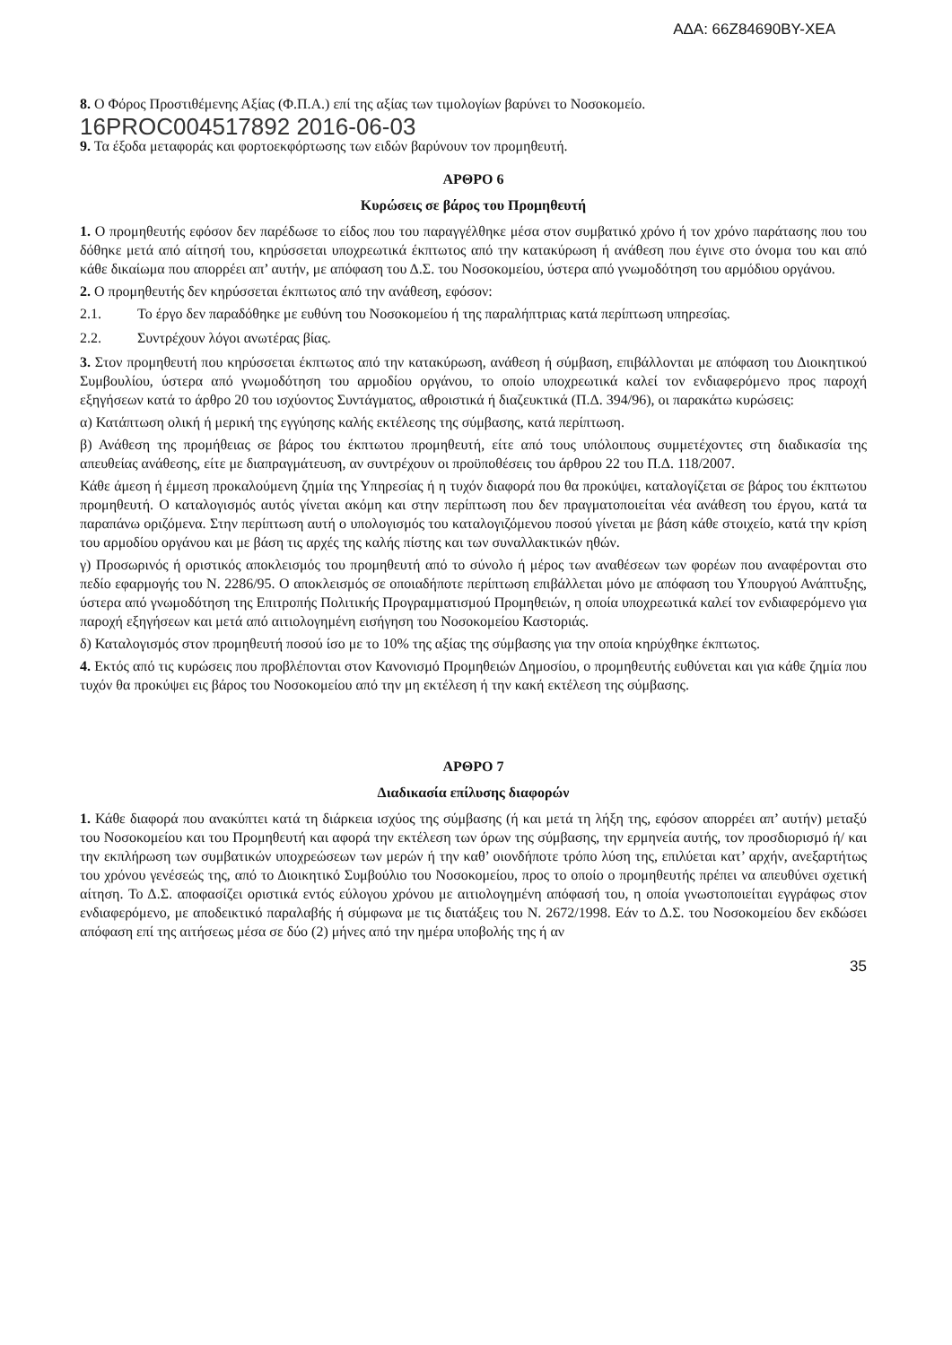ΑΔΑ: 66Ζ84690ΒΥ-ΧΕΑ
8. Ο Φόρος Προστιθέμενης Αξίας (Φ.Π.Α.) επί της αξίας των τιμολογίων βαρύνει το Νοσοκομείο.
16PROC004517892 2016-06-03
9. Τα έξοδα μεταφοράς και φορτοεκφόρτωσης των ειδών βαρύνουν τον προμηθευτή.
ΑΡΘΡΟ 6
Κυρώσεις σε βάρος του Προμηθευτή
1. Ο προμηθευτής εφόσον δεν παρέδωσε το είδος που του παραγγέλθηκε μέσα στον συμβατικό χρόνο ή τον χρόνο παράτασης που του δόθηκε μετά από αίτησή του, κηρύσσεται υποχρεωτικά έκπτωτος από την κατακύρωση ή ανάθεση που έγινε στο όνομα του και από κάθε δικαίωμα που απορρέει απ’ αυτήν, με απόφαση του Δ.Σ. του Νοσοκομείου, ύστερα από γνωμοδότηση του αρμόδιου οργάνου.
2. Ο προμηθευτής δεν κηρύσσεται έκπτωτος από την ανάθεση, εφόσον:
2.1. Το έργο δεν παραδόθηκε με ευθύνη του Νοσοκομείου ή της παραλήπτριας κατά περίπτωση υπηρεσίας.
2.2. Συντρέχουν λόγοι ανωτέρας βίας.
3. Στον προμηθευτή που κηρύσσεται έκπτωτος από την κατακύρωση, ανάθεση ή σύμβαση, επιβάλλονται με απόφαση του Διοικητικού Συμβουλίου, ύστερα από γνωμοδότηση του αρμοδίου οργάνου, το οποίο υποχρεωτικά καλεί τον ενδιαφερόμενο προς παροχή εξηγήσεων κατά το άρθρο 20 του ισχύοντος Συντάγματος, αθροιστικά ή διαζευκτικά (Π.Δ. 394/96), οι παρακάτω κυρώσεις:
α) Κατάπτωση ολική ή μερική της εγγύησης καλής εκτέλεσης της σύμβασης, κατά περίπτωση.
β) Ανάθεση της προμήθειας σε βάρος του έκπτωτου προμηθευτή, είτε από τους υπόλοιπους συμμετέχοντες στη διαδικασία της απευθείας ανάθεσης, είτε με διαπραγμάτευση, αν συντρέχουν οι προϋποθέσεις του άρθρου 22 του Π.Δ. 118/2007.
Κάθε άμεση ή έμμεση προκαλούμενη ζημία της Υπηρεσίας ή η τυχόν διαφορά που θα προκύψει, καταλογίζεται σε βάρος του έκπτωτου προμηθευτή. Ο καταλογισμός αυτός γίνεται ακόμη και στην περίπτωση που δεν πραγματοποιείται νέα ανάθεση του έργου, κατά τα παραπάνω οριζόμενα. Στην περίπτωση αυτή ο υπολογισμός του καταλογιζόμενου ποσού γίνεται με βάση κάθε στοιχείο, κατά την κρίση του αρμοδίου οργάνου και με βάση τις αρχές της καλής πίστης και των συναλλακτικών ηθών.
γ) Προσωρινός ή οριστικός αποκλεισμός του προμηθευτή από το σύνολο ή μέρος των αναθέσεων των φορέων που αναφέρονται στο πεδίο εφαρμογής του Ν. 2286/95. Ο αποκλεισμός σε οποιαδήποτε περίπτωση επιβάλλεται μόνο με απόφαση του Υπουργού Ανάπτυξης, ύστερα από γνωμοδότηση της Επιτροπής Πολιτικής Προγραμματισμού Προμηθειών, η οποία υποχρεωτικά καλεί τον ενδιαφερόμενο για παροχή εξηγήσεων και μετά από αιτιολογημένη εισήγηση του Νοσοκομείου Καστοριάς.
δ) Καταλογισμός στον προμηθευτή ποσού ίσο με το 10% της αξίας της σύμβασης για την οποία κηρύχθηκε έκπτωτος.
4. Εκτός από τις κυρώσεις που προβλέπονται στον Κανονισμό Προμηθειών Δημοσίου, ο προμηθευτής ευθύνεται και για κάθε ζημία που τυχόν θα προκύψει εις βάρος του Νοσοκομείου από την μη εκτέλεση ή την κακή εκτέλεση της σύμβασης.
ΑΡΘΡΟ 7
Διαδικασία επίλυσης διαφορών
1. Κάθε διαφορά που ανακύπτει κατά τη διάρκεια ισχύος της σύμβασης (ή και μετά τη λήξη της, εφόσον απορρέει απ’ αυτήν) μεταξύ του Νοσοκομείου και του Προμηθευτή και αφορά την εκτέλεση των όρων της σύμβασης, την ερμηνεία αυτής, τον προσδιορισμό ή/ και την εκπλήρωση των συμβατικών υποχρεώσεων των μερών ή την καθ’ οιονδήποτε τρόπο λύση της, επιλύεται κατ’ αρχήν, ανεξαρτήτως του χρόνου γενέσεώς της, από το Διοικητικό Συμβούλιο του Νοσοκομείου, προς το οποίο ο προμηθευτής πρέπει να απευθύνει σχετική αίτηση. Το Δ.Σ. αποφασίζει οριστικά εντός εύλογου χρόνου με αιτιολογημένη απόφασή του, η οποία γνωστοποιείται εγγράφως στον ενδιαφερόμενο, με αποδεικτικό παραλαβής ή σύμφωνα με τις διατάξεις του Ν. 2672/1998. Εάν το Δ.Σ. του Νοσοκομείου δεν εκδώσει απόφαση επί της αιτήσεως μέσα σε δύο (2) μήνες από την ημέρα υποβολής της ή αν
35